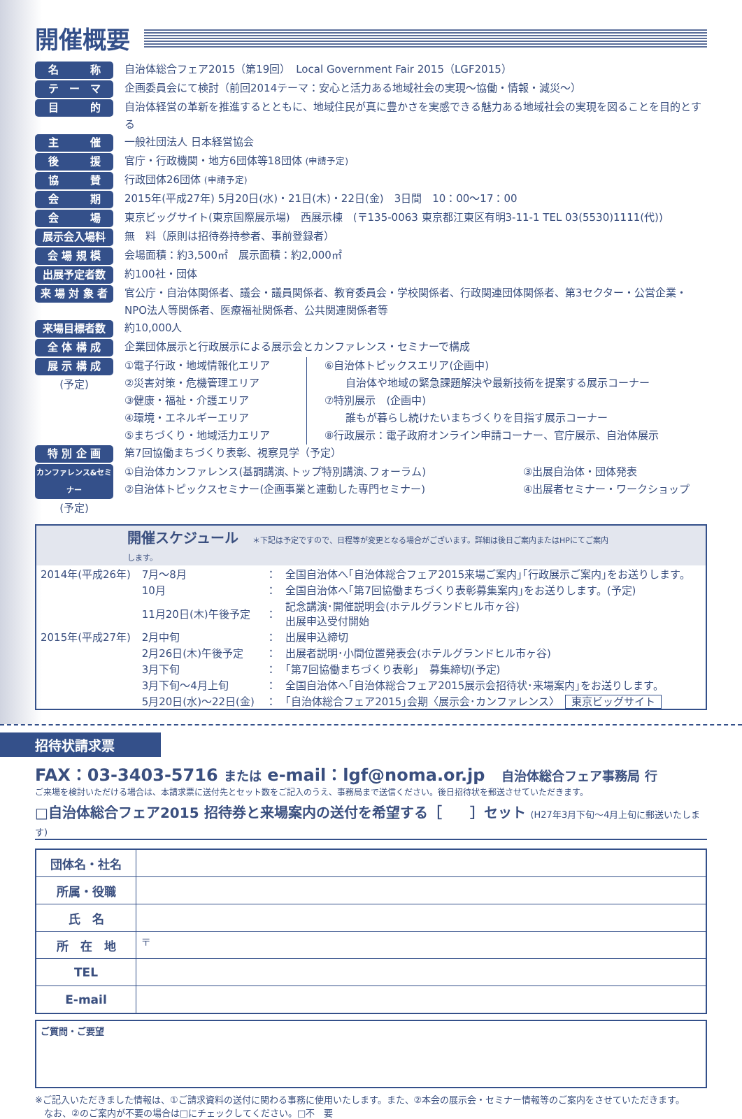開催概要
名　　　称 自治体総合フェア2015（第19回）　Local Government Fair 2015（LGF2015）
テ　ー　マ 企画委員会にて検討（前回2014テーマ：安心と活力ある地域社会の実現〜協働・情報・減災〜）
目　　　的 自治体経営の革新を推進するとともに、地域住民が真に豊かさを実感できる魅力ある地域社会の実現を図ることを目的とする
主　　　催 一般社団法人 日本経営協会
後　　　援 官庁・行政機関・地方6団体等18団体 (申請予定)
協　　　賛 行政団体26団体 (申請予定)
会　　　期 2015年(平成27年) 5月20日(水)・21日(木)・22日(金)　3日間　10：00〜17：00
会　　　場 東京ビッグサイト(東京国際展示場)　西展示棟　(〒135-0063 東京都江東区有明3-11-1 TEL 03(5530)1111(代))
展示会入場料 無　料（原則は招待券持参者、事前登録者）
会 場 規 模 会場面積：約3,500㎡　展示面積：約2,000㎡
出展予定者数 約100社・団体
来 場 対 象 者 官公庁・自治体関係者、議会・議員関係者、教育委員会・学校関係者、行政関連団体関係者、第3セクター・公営企業・NPO法人等関係者、医療福祉関係者、公共関連関係者等
来場目標者数 約10,000人
全 体 構 成 企業団体展示と行政展示による展示会とカンファレンス・セミナーで構成
展 示 構 成
(予定)
①電子行政・地域情報化エリア
②災害対策・危機管理エリア
③健康・福祉・介護エリア
④環境・エネルギーエリア
⑤まちづくり・地域活力エリア
⑥自治体トピックスエリア(企画中)
　　自治体や地域の緊急課題解決や最新技術を提案する展示コーナー
⑦特別展示　(企画中)
　　誰もが暮らし続けたいまちづくりを目指す展示コーナー
⑧行政展示：電子政府オンライン申請コーナー、官庁展示、自治体展示
特 別 企 画 第7回協働まちづくり表彰、視察見学（予定）
カンファレンス&セミナー
(予定)
①自治体カンファレンス(基調講演､トップ特別講演､フォーラム)
②自治体トピックスセミナー(企画事業と連動した専門セミナー)
③出展自治体・団体発表
④出展者セミナー・ワークショップ
開催スケジュール ＊下記は予定ですので、日程等が変更となる場合がございます。詳細は後日ご案内またはHPにてご案内します。
| 2014年(平成26年) | 7月〜8月 | ： | 全国自治体へ｢自治体総合フェア2015来場ご案内｣｢行政展示ご案内｣をお送りします。 |
| | 10月 | ： | 全国自治体へ｢第7回協働まちづくり表彰募集案内｣をお送りします。(予定) |
| | 11月20日(木)午後予定 | ： | 記念講演･開催説明会(ホテルグランドヒル市ヶ谷) 出展申込受付開始 |
| 2015年(平成27年) | 2月中旬 | ： | 出展申込締切 |
| | 2月26日(木)午後予定 | ： | 出展者説明･小間位置発表会(ホテルグランドヒル市ヶ谷) |
| | 3月下旬 | ： | ｢第7回協働まちづくり表彰｣ 募集締切(予定) |
| | 3月下旬〜4月上旬 | ： | 全国自治体へ｢自治体総合フェア2015展示会招待状･来場案内｣をお送りします。 |
| | 5月20日(水)〜22日(金) | ： | ｢自治体総合フェア2015｣会期〈展示会･カンファレンス〉 東京ビッグサイト |
招待状請求票
FAX：03-3403-5716 または e-mail：lgf@noma.or.jp　自治体総合フェア事務局 行
ご来場を検討いただける場合は、本請求票に送付先とセット数をご記入のうえ、事務局まで送信ください。後日招待状を郵送させていただきます。
□自治体総合フェア2015 招待券と来場案内の送付を希望する［　　］セット (H27年3月下旬〜4月上旬に郵送いたします)
| 団体名・社名 | |
| 所属・役職 | |
| 氏 名 | |
| 所 在 地 | 〒 |
| TEL | |
| E-mail | |
ご質問・ご要望
※ご記入いただきました情報は、①ご請求資料の送付に関わる事務に使用いたします。また、②本会の展示会・セミナー情報等のご案内をさせていただきます。
　なお、②のご案内が不要の場合は□にチェックしてください。□不　要